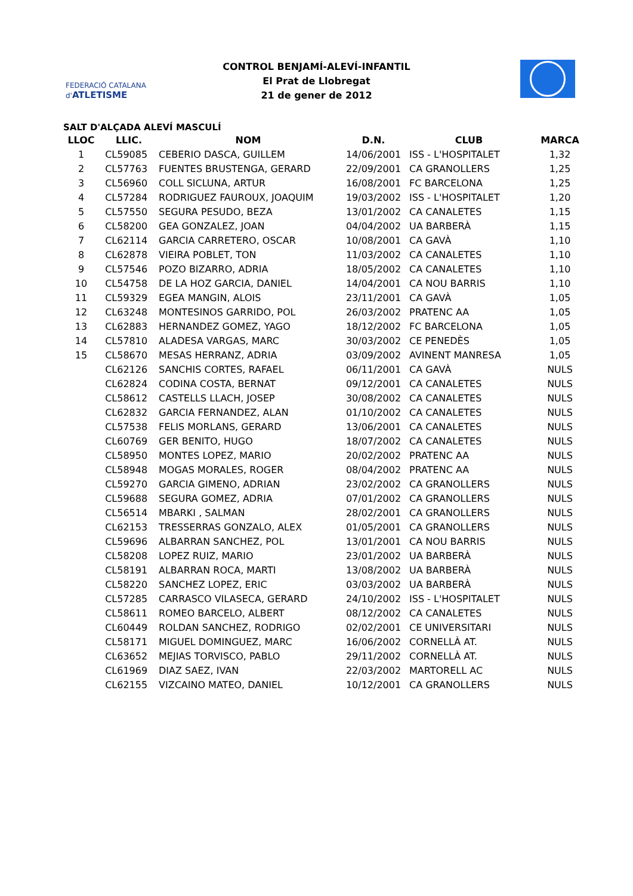FEDERACIÓ CATALANA d'ATLETISME
CONTROL BENJAMÍ-ALEVÍ-INFANTIL
El Prat de Llobregat
21 de gener de 2012
SALT D'ALÇADA ALEVÍ MASCULÍ
| LLOC | LLIC. | NOM | D.N. | CLUB | MARCA |
| --- | --- | --- | --- | --- | --- |
| 1 | CL59085 | CEBERIO DASCA, GUILLEM | 14/06/2001 | ISS - L'HOSPITALET | 1,32 |
| 2 | CL57763 | FUENTES BRUSTENGA, GERARD | 22/09/2001 | CA GRANOLLERS | 1,25 |
| 3 | CL56960 | COLL SICLUNA, ARTUR | 16/08/2001 | FC BARCELONA | 1,25 |
| 4 | CL57284 | RODRIGUEZ FAUROUX, JOAQUIM | 19/03/2002 | ISS - L'HOSPITALET | 1,20 |
| 5 | CL57550 | SEGURA PESUDO, BEZA | 13/01/2002 | CA CANALETES | 1,15 |
| 6 | CL58200 | GEA GONZALEZ, JOAN | 04/04/2002 | UA BARBERÀ | 1,15 |
| 7 | CL62114 | GARCIA CARRETERO, OSCAR | 10/08/2001 | CA GAVÀ | 1,10 |
| 8 | CL62878 | VIEIRA POBLET, TON | 11/03/2002 | CA CANALETES | 1,10 |
| 9 | CL57546 | POZO BIZARRO, ADRIA | 18/05/2002 | CA CANALETES | 1,10 |
| 10 | CL54758 | DE LA HOZ GARCIA, DANIEL | 14/04/2001 | CA NOU BARRIS | 1,10 |
| 11 | CL59329 | EGEA MANGIN, ALOIS | 23/11/2001 | CA GAVÀ | 1,05 |
| 12 | CL63248 | MONTESINOS GARRIDO, POL | 26/03/2002 | PRATENC AA | 1,05 |
| 13 | CL62883 | HERNANDEZ GOMEZ, YAGO | 18/12/2002 | FC BARCELONA | 1,05 |
| 14 | CL57810 | ALADESA VARGAS, MARC | 30/03/2002 | CE PENEDÈS | 1,05 |
| 15 | CL58670 | MESAS HERRANZ, ADRIA | 03/09/2002 | AVINENT MANRESA | 1,05 |
| | CL62126 | SANCHIS CORTES, RAFAEL | 06/11/2001 | CA GAVÀ | NULS |
| | CL62824 | CODINA COSTA, BERNAT | 09/12/2001 | CA CANALETES | NULS |
| | CL58612 | CASTELLS LLACH, JOSEP | 30/08/2002 | CA CANALETES | NULS |
| | CL62832 | GARCIA FERNANDEZ, ALAN | 01/10/2002 | CA CANALETES | NULS |
| | CL57538 | FELIS MORLANS, GERARD | 13/06/2001 | CA CANALETES | NULS |
| | CL60769 | GER BENITO, HUGO | 18/07/2002 | CA CANALETES | NULS |
| | CL58950 | MONTES LOPEZ, MARIO | 20/02/2002 | PRATENC AA | NULS |
| | CL58948 | MOGAS MORALES, ROGER | 08/04/2002 | PRATENC AA | NULS |
| | CL59270 | GARCIA GIMENO, ADRIAN | 23/02/2002 | CA GRANOLLERS | NULS |
| | CL59688 | SEGURA GOMEZ, ADRIA | 07/01/2002 | CA GRANOLLERS | NULS |
| | CL56514 | MBARKI , SALMAN | 28/02/2001 | CA GRANOLLERS | NULS |
| | CL62153 | TRESSERRAS GONZALO, ALEX | 01/05/2001 | CA GRANOLLERS | NULS |
| | CL59696 | ALBARRAN SANCHEZ, POL | 13/01/2001 | CA NOU BARRIS | NULS |
| | CL58208 | LOPEZ RUIZ, MARIO | 23/01/2002 | UA BARBERÀ | NULS |
| | CL58191 | ALBARRAN ROCA, MARTI | 13/08/2002 | UA BARBERÀ | NULS |
| | CL58220 | SANCHEZ LOPEZ, ERIC | 03/03/2002 | UA BARBERÀ | NULS |
| | CL57285 | CARRASCO VILASECA, GERARD | 24/10/2002 | ISS - L'HOSPITALET | NULS |
| | CL58611 | ROMEO BARCELO, ALBERT | 08/12/2002 | CA CANALETES | NULS |
| | CL60449 | ROLDAN SANCHEZ, RODRIGO | 02/02/2001 | CE UNIVERSITARI | NULS |
| | CL58171 | MIGUEL DOMINGUEZ, MARC | 16/06/2002 | CORNELLÀ AT. | NULS |
| | CL63652 | MEJIAS TORVISCO, PABLO | 29/11/2002 | CORNELLÀ AT. | NULS |
| | CL61969 | DIAZ SAEZ, IVAN | 22/03/2002 | MARTORELL AC | NULS |
| | CL62155 | VIZCAINO MATEO, DANIEL | 10/12/2001 | CA GRANOLLERS | NULS |